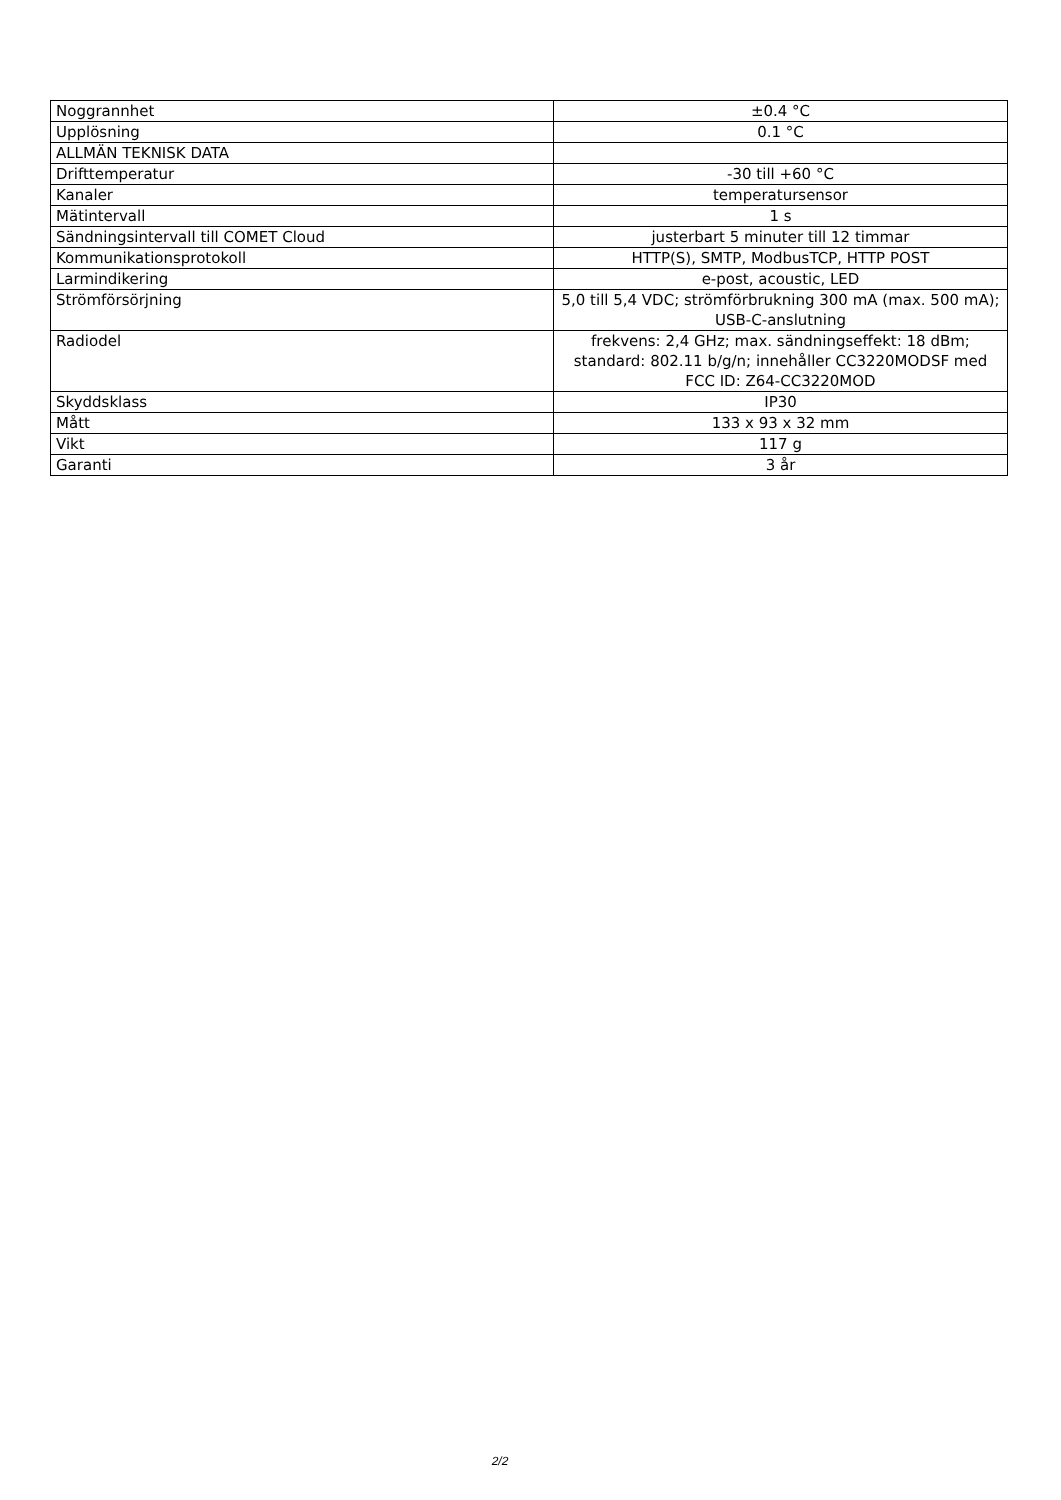| Noggrannhet | ±0.4 °C |
| Upplösning | 0.1 °C |
| ALLMÄN TEKNISK DATA | |
| Drifttemperatur | -30 till +60 °C |
| Kanaler | temperatursensor |
| Mätintervall | 1 s |
| Sändningsintervall till COMET Cloud | justerbart 5 minuter till 12 timmar |
| Kommunikationsprotokoll | HTTP(S), SMTP, ModbusTCP, HTTP POST |
| Larmindikering | e-post, acoustic, LED |
| Strömförsörjning | 5,0 till 5,4 VDC; strömförbrukning 300 mA (max. 500 mA); USB-C-anslutning |
| Radiodel | frekvens: 2,4 GHz; max. sändningseffekt: 18 dBm; standard: 802.11 b/g/n; innehåller CC3220MODSF med FCC ID: Z64-CC3220MOD |
| Skyddsklass | IP30 |
| Mått | 133 x 93 x 32 mm |
| Vikt | 117 g |
| Garanti | 3 år |
2/2